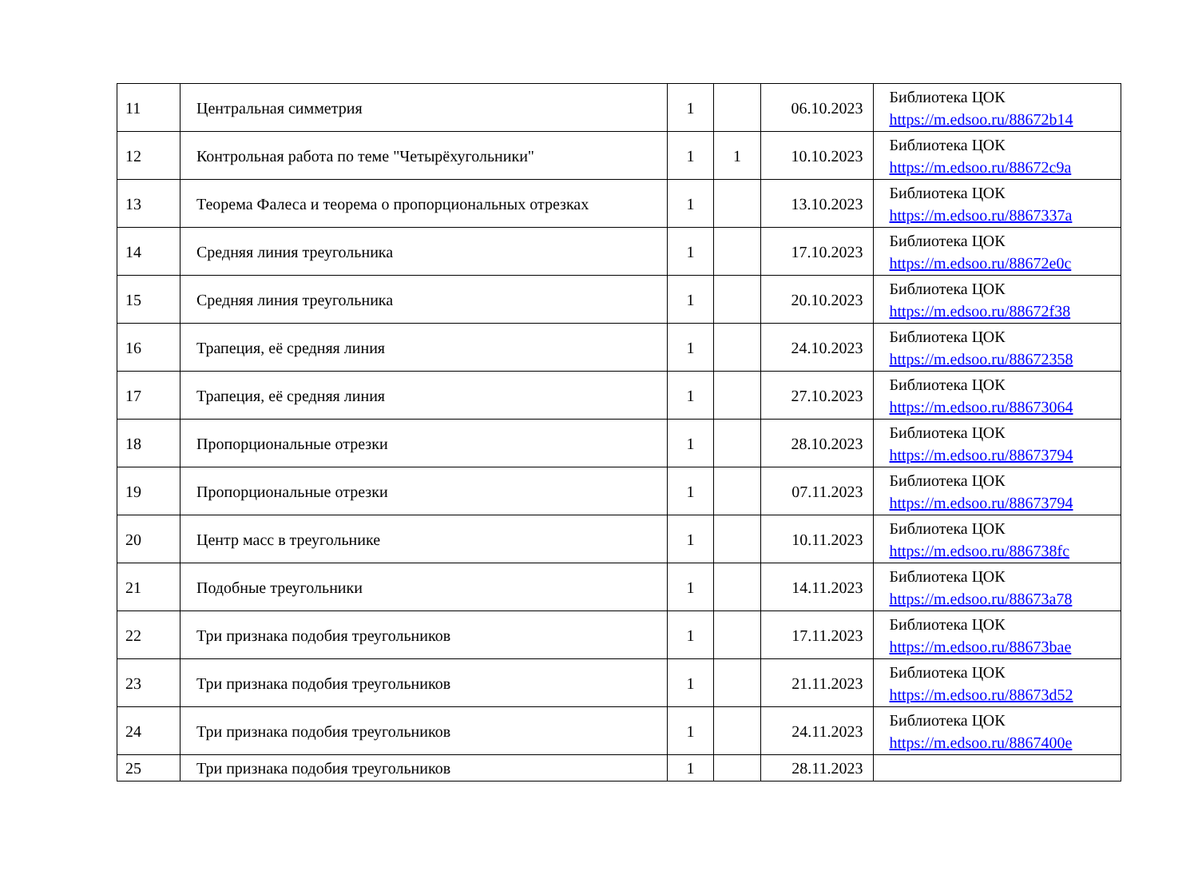| 11 | Центральная симметрия | 1 | | 06.10.2023 | Библиотека ЦОК https://m.edsoo.ru/88672b14 |
| 12 | Контрольная работа по теме "Четырёхугольники" | 1 | 1 | 10.10.2023 | Библиотека ЦОК https://m.edsoo.ru/88672c9a |
| 13 | Теорема Фалеса и теорема о пропорциональных отрезках | 1 | | 13.10.2023 | Библиотека ЦОК https://m.edsoo.ru/8867337a |
| 14 | Средняя линия треугольника | 1 | | 17.10.2023 | Библиотека ЦОК https://m.edsoo.ru/88672e0c |
| 15 | Средняя линия треугольника | 1 | | 20.10.2023 | Библиотека ЦОК https://m.edsoo.ru/88672f38 |
| 16 | Трапеция, её средняя линия | 1 | | 24.10.2023 | Библиотека ЦОК https://m.edsoo.ru/88672358 |
| 17 | Трапеция, её средняя линия | 1 | | 27.10.2023 | Библиотека ЦОК https://m.edsoo.ru/88673064 |
| 18 | Пропорциональные отрезки | 1 | | 28.10.2023 | Библиотека ЦОК https://m.edsoo.ru/88673794 |
| 19 | Пропорциональные отрезки | 1 | | 07.11.2023 | Библиотека ЦОК https://m.edsoo.ru/88673794 |
| 20 | Центр масс в треугольнике | 1 | | 10.11.2023 | Библиотека ЦОК https://m.edsoo.ru/886738fc |
| 21 | Подобные треугольники | 1 | | 14.11.2023 | Библиотека ЦОК https://m.edsoo.ru/88673a78 |
| 22 | Три признака подобия треугольников | 1 | | 17.11.2023 | Библиотека ЦОК https://m.edsoo.ru/88673bae |
| 23 | Три признака подобия треугольников | 1 | | 21.11.2023 | Библиотека ЦОК https://m.edsoo.ru/88673d52 |
| 24 | Три признака подобия треугольников | 1 | | 24.11.2023 | Библиотека ЦОК https://m.edsoo.ru/8867400e |
| 25 | Три признака подобия треугольников | 1 | | 28.11.2023 | |